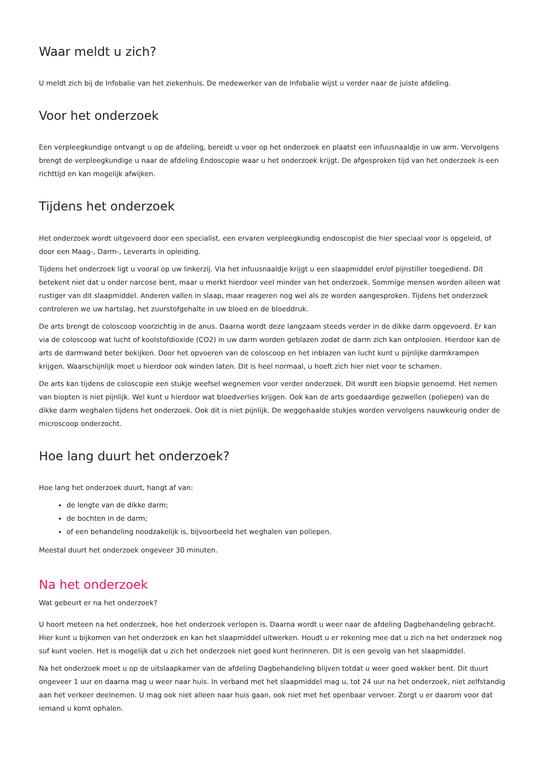Waar meldt u zich?
U meldt zich bij de Infobalie van het ziekenhuis. De medewerker van de Infobalie wijst u verder naar de juiste afdeling.
Voor het onderzoek
Een verpleegkundige ontvangt u op de afdeling, bereidt u voor op het onderzoek en plaatst een infuusnaaldje in uw arm. Vervolgens brengt de verpleegkundige u naar de afdeling Endoscopie waar u het onderzoek krijgt. De afgesproken tijd van het onderzoek is een richttijd en kan mogelijk afwijken.
Tijdens het onderzoek
Het onderzoek wordt uitgevoerd door een specialist, een ervaren verpleegkundig endoscopist die hier speciaal voor is opgeleid, of door een Maag-, Darm-, Leverarts in opleiding.
Tijdens het onderzoek ligt u vooral op uw linkerzij. Via het infuusnaaldje krijgt u een slaapmiddel en/of pijnstiller toegediend. Dit betekent niet dat u onder narcose bent, maar u merkt hierdoor veel minder van het onderzoek. Sommige mensen worden alleen wat rustiger van dit slaapmiddel. Anderen vallen in slaap, maar reageren nog wel als ze worden aangesproken. Tijdens het onderzoek controleren we uw hartslag, het zuurstofgehalte in uw bloed en de bloeddruk.
De arts brengt de coloscoop voorzichtig in de anus. Daarna wordt deze langzaam steeds verder in de dikke darm opgevoerd. Er kan via de coloscoop wat lucht of koolstofdioxide (CO2) in uw darm worden geblazen zodat de darm zich kan ontplooien. Hierdoor kan de arts de darmwand beter bekijken. Door het opvoeren van de coloscoop en het inblazen van lucht kunt u pijnlijke darmkrampen krijgen. Waarschijnlijk moet u hierdoor ook winden laten. Dit is heel normaal, u hoeft zich hier niet voor te schamen.
De arts kan tijdens de coloscopie een stukje weefsel wegnemen voor verder onderzoek. Dit wordt een biopsie genoemd. Het nemen van biopten is niet pijnlijk. Wel kunt u hierdoor wat bloedverlies krijgen. Ook kan de arts goedaardige gezwellen (poliepen) van de dikke darm weghalen tijdens het onderzoek. Ook dit is niet pijnlijk. De weggehaalde stukjes worden vervolgens nauwkeurig onder de microscoop onderzocht.
Hoe lang duurt het onderzoek?
Hoe lang het onderzoek duurt, hangt af van:
de lengte van de dikke darm;
de bochten in de darm;
of een behandeling noodzakelijk is, bijvoorbeeld het weghalen van poliepen.
Meestal duurt het onderzoek ongeveer 30 minuten.
Na het onderzoek
Wat gebeurt er na het onderzoek?
U hoort meteen na het onderzoek, hoe het onderzoek verlopen is. Daarna wordt u weer naar de afdeling Dagbehandeling gebracht. Hier kunt u bijkomen van het onderzoek en kan het slaapmiddel uitwerken. Houdt u er rekening mee dat u zich na het onderzoek nog suf kunt voelen. Het is mogelijk dat u zich het onderzoek niet goed kunt herinneren. Dit is een gevolg van het slaapmiddel.
Na het onderzoek moet u op de uitslaapkamer van de afdeling Dagbehandeling blijven totdat u weer goed wakker bent. Dit duurt ongeveer 1 uur en daarna mag u weer naar huis. In verband met het slaapmiddel mag u, tot 24 uur na het onderzoek, niet zelfstandig aan het verkeer deelnemen. U mag ook niet alleen naar huis gaan, ook niet met het openbaar vervoer. Zorgt u er daarom voor dat iemand u komt ophalen.